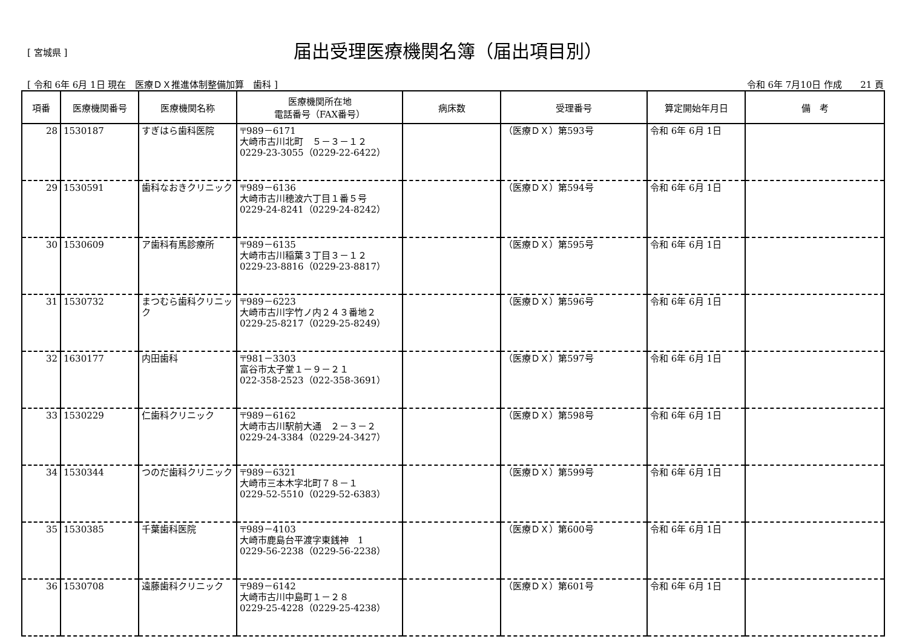[ 宮城県 ]
届出受理医療機関名簿（届出項目別）
[ 令和 6年 6月 1日 現在　医療ＤＸ推進体制整備加算　歯科 ] 令和 6年 7月10日 作成　　21 頁
| 項番 | 医療機関番号 | 医療機関名称 | 医療機関所在地 電話番号（FAX番号） | 病床数 | 受理番号 | 算定開始年月日 | 備 考 |
| --- | --- | --- | --- | --- | --- | --- | --- |
| 28 | 1530187 | すぎはら歯科医院 | 〒989－6171 大崎市古川北町 ５－３－１２ 0229-23-3055（0229-22-6422） | | （医療ＤＸ）第593号 | 令和 6年 6月 1日 | |
| 29 | 1530591 | 歯科なおきクリニック | 〒989－6136 大崎市古川穂波六丁目１番５号 0229-24-8241（0229-24-8242） | | （医療ＤＸ）第594号 | 令和 6年 6月 1日 | |
| 30 | 1530609 | ア歯科有馬診療所 | 〒989－6135 大崎市古川稲葉３丁目３－１２ 0229-23-8816（0229-23-8817） | | （医療ＤＸ）第595号 | 令和 6年 6月 1日 | |
| 31 | 1530732 | まつむら歯科クリニック | 〒989－6223 大崎市古川字竹ノ内２４３番地２ 0229-25-8217（0229-25-8249） | | （医療ＤＸ）第596号 | 令和 6年 6月 1日 | |
| 32 | 1630177 | 内田歯科 | 〒981－3303 富谷市太子堂１－９－２１ 022-358-2523（022-358-3691） | | （医療ＤＸ）第597号 | 令和 6年 6月 1日 | |
| 33 | 1530229 | 仁歯科クリニック | 〒989－6162 大崎市古川駅前大通 ２－３－２ 0229-24-3384（0229-24-3427） | | （医療ＤＸ）第598号 | 令和 6年 6月 1日 | |
| 34 | 1530344 | つのだ歯科クリニック | 〒989－6321 大崎市三本木字北町７８－１ 0229-52-5510（0229-52-6383） | | （医療ＤＸ）第599号 | 令和 6年 6月 1日 | |
| 35 | 1530385 | 千葉歯科医院 | 〒989－4103 大崎市鹿島台平渡字東銭神 1 0229-56-2238（0229-56-2238） | | （医療ＤＸ）第600号 | 令和 6年 6月 1日 | |
| 36 | 1530708 | 遠藤歯科クリニック | 〒989－6142 大崎市古川中島町１－２８ 0229-25-4228（0229-25-4238） | | （医療ＤＸ）第601号 | 令和 6年 6月 1日 | |